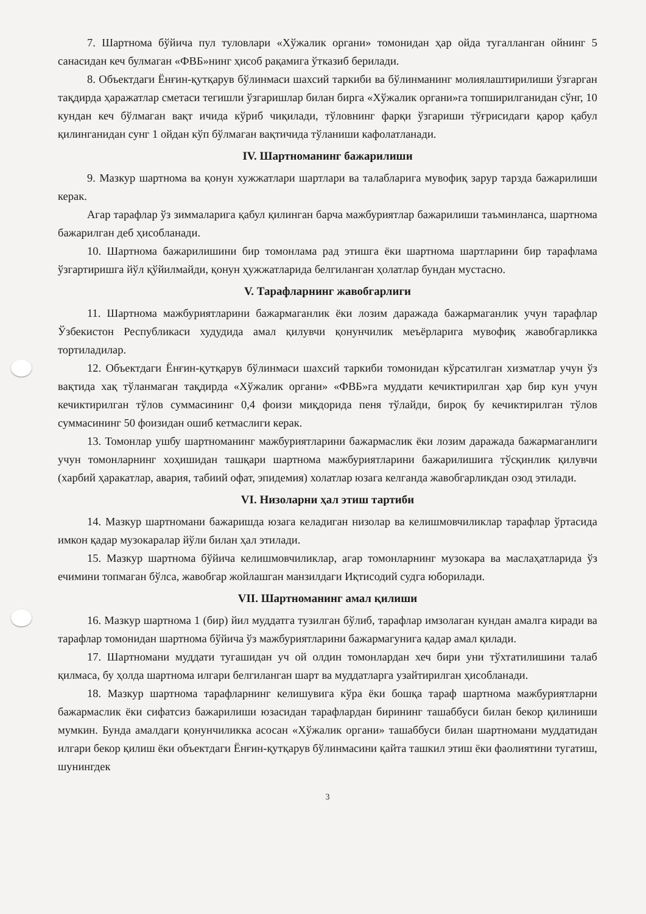7. Шартнома бўйича пул туловлари «Хўжалик органи» томонидан ҳар ойда тугалланган ойнинг 5 санасидан кеч булмаган «ФВБ»нинг ҳисоб рақамига ўтказиб берилади.
8. Объектдаги Ёнғин-қутқарув бўлинмаси шахсий таркиби ва бўлинманинг молиялаштирилиши ўзгарган тақдирда ҳаражатлар сметаси тегишли ўзгаришлар билан бирга «Хўжалик органи»га топширилганидан сўнг, 10 кундан кеч бўлмаган вақт ичида кўриб чиқилади, тўловнинг фарқи ўзгариши тўғрисидаги қарор қабул қилинганидан сунг 1 ойдан кўп бўлмаган вақтичида тўланиши кафолатланади.
IV. Шартноманинг бажарилиши
9. Мазкур шартнома ва қонун хужжатлари шартлари ва талабларига мувофиқ зарур тарзда бажарилиши керак.
Агар тарафлар ўз зиммаларига қабул қилинган барча мажбуриятлар бажарилиши таъминланса, шартнома бажарилган деб ҳисобланади.
10. Шартнома бажарилишини бир томонлама рад этишга ёки шартнома шартларини бир тарафлама ўзгартиришга йўл қўйилмайди, қонун ҳужжатларида белгиланган ҳолатлар бундан мустасно.
V. Тарафларнинг жавобгарлиги
11. Шартнома мажбуриятларини бажармаганлик ёки лозим даражада бажармаганлик учун тарафлар Ўзбекистон Республикаси худудида амал қилувчи қонунчилик меъёрларига мувофиқ жавобгарликка тортиладилар.
12. Объектдаги Ёнғин-қутқарув бўлинмаси шахсий таркиби томонидан кўрсатилган хизматлар учун ўз вақтида хақ тўланмаган тақдирда «Хўжалик органи» «ФВБ»га муддати кечиктирилган ҳар бир кун учун кечиктирилган тўлов суммасининг 0,4 фоизи миқдорида пеня тўлайди, бироқ бу кечиктирилган тўлов суммасининг 50 фоизидан ошиб кетмаслиги керак.
13. Томонлар ушбу шартноманинг мажбуриятларини бажармаслик ёки лозим даражада бажармаганлиги учун томонларнинг хоҳишидан ташқари шартнома мажбуриятларини бажарилишига тўсқинлик қилувчи (харбий ҳаракатлар, авария, табиий офат, эпидемия) холатлар юзага келганда жавобгарликдан озод этилади.
VI. Низоларни ҳал этиш тартиби
14. Мазкур шартномани бажаришда юзага келадиган низолар ва келишмовчиликлар тарафлар ўртасида имкон қадар музокаралар йўли билан ҳал этилади.
15. Мазкур шартнома бўйича келишмовчиликлар, агар томонларнинг музокара ва маслаҳатларида ўз ечимини топмаган бўлса, жавобгар жойлашган манзилдаги Иқтисодий судга юборилади.
VII. Шартноманинг амал қилиши
16. Мазкур шартнома 1 (бир) йил муддатга тузилган бўлиб, тарафлар имзолаган кундан амалга киради ва тарафлар томонидан шартнома бўйича ўз мажбуриятларини бажармагунига қадар амал қилади.
17. Шартномани муддати тугашидан уч ой олдин томонлардан хеч бири уни тўхтатилишини талаб қилмаса, бу ҳолда шартнома илгари белгиланган шарт ва муддатларга узайтирилган ҳисобланади.
18. Мазкур шартнома тарафларнинг келишувига кўра ёки бошқа тараф шартнома мажбуриятларни бажармаслик ёки сифатсиз бажарилиши юзасидан тарафлардан бирининг ташаббуси билан бекор қилиниши мумкин. Бунда амалдаги қонунчиликка асосан «Хўжалик органи» ташаббуси билан шартномани муддатидан илгари бекор қилиш ёки объектдаги Ёнғин-қутқарув бўлинмасини қайта ташкил этиш ёки фаолиятини тугатиш, шунингдек
3